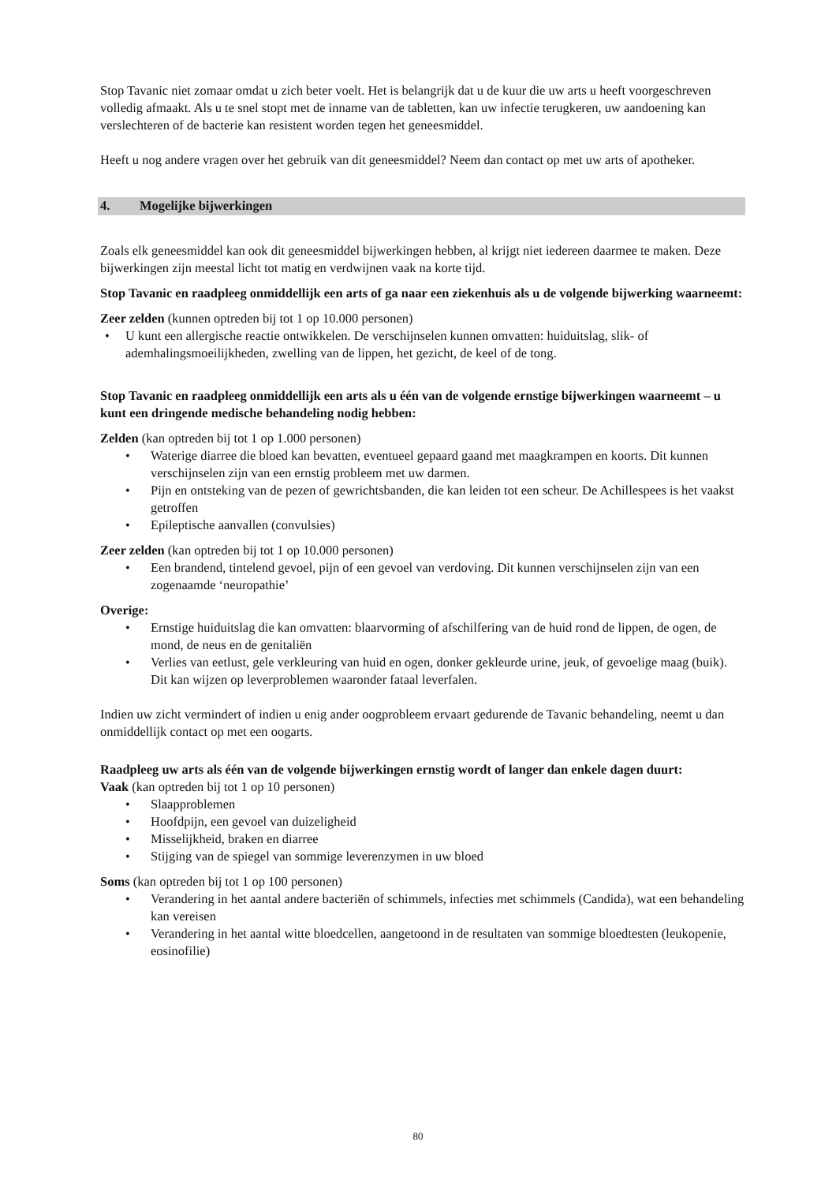Stop Tavanic niet zomaar omdat u zich beter voelt. Het is belangrijk dat u de kuur die uw arts u heeft voorgeschreven volledig afmaakt. Als u te snel stopt met de inname van de tabletten, kan uw infectie terugkeren, uw aandoening kan verslechteren of de bacterie kan resistent worden tegen het geneesmiddel.
Heeft u nog andere vragen over het gebruik van dit geneesmiddel? Neem dan contact op met uw arts of apotheker.
4. Mogelijke bijwerkingen
Zoals elk geneesmiddel kan ook dit geneesmiddel bijwerkingen hebben, al krijgt niet iedereen daarmee te maken. Deze bijwerkingen zijn meestal licht tot matig en verdwijnen vaak na korte tijd.
Stop Tavanic en raadpleeg onmiddellijk een arts of ga naar een ziekenhuis als u de volgende bijwerking waarneemt:
Zeer zelden (kunnen optreden bij tot 1 op 10.000 personen)
U kunt een allergische reactie ontwikkelen. De verschijnselen kunnen omvatten: huiduitslag, slik- of ademhalingsmoeilijkheden, zwelling van de lippen, het gezicht, de keel of de tong.
Stop Tavanic en raadpleeg onmiddellijk een arts als u één van de volgende ernstige bijwerkingen waarneemt – u kunt een dringende medische behandeling nodig hebben:
Zelden (kan optreden bij tot 1 op 1.000 personen)
Waterige diarree die bloed kan bevatten, eventueel gepaard gaand met maagkrampen en koorts. Dit kunnen verschijnselen zijn van een ernstig probleem met uw darmen.
Pijn en ontsteking van de pezen of gewrichtsbanden, die kan leiden tot een scheur. De Achillespees is het vaakst getroffen
Epileptische aanvallen (convulsies)
Zeer zelden (kan optreden bij tot 1 op 10.000 personen)
Een brandend, tintelend gevoel, pijn of een gevoel van verdoving. Dit kunnen verschijnselen zijn van een zogenaamde ‘neuropathie’
Overige:
Ernstige huiduitslag die kan omvatten: blaarvorming of afschilfering van de huid rond de lippen, de ogen, de mond, de neus en de genitaliën
Verlies van eetlust, gele verkleuring van huid en ogen, donker gekleurde urine, jeuk, of gevoelige maag (buik). Dit kan wijzen op leverproblemen waaronder fataal leverfalen.
Indien uw zicht vermindert of indien u enig ander oogprobleem ervaart gedurende de Tavanic behandeling, neemt u dan onmiddellijk contact op met een oogarts.
Raadpleeg uw arts als één van de volgende bijwerkingen ernstig wordt of langer dan enkele dagen duurt:
Vaak (kan optreden bij tot 1 op 10 personen)
Slaapproblemen
Hoofdpijn, een gevoel van duizeligheid
Misselijkheid, braken en diarree
Stijging van de spiegel van sommige leverenzymen in uw bloed
Soms (kan optreden bij tot 1 op 100 personen)
Verandering in het aantal andere bacteriën of schimmels, infecties met schimmels (Candida), wat een behandeling kan vereisen
Verandering in het aantal witte bloedcellen, aangetoond in de resultaten van sommige bloedtesten (leukopenie, eosinofilie)
80